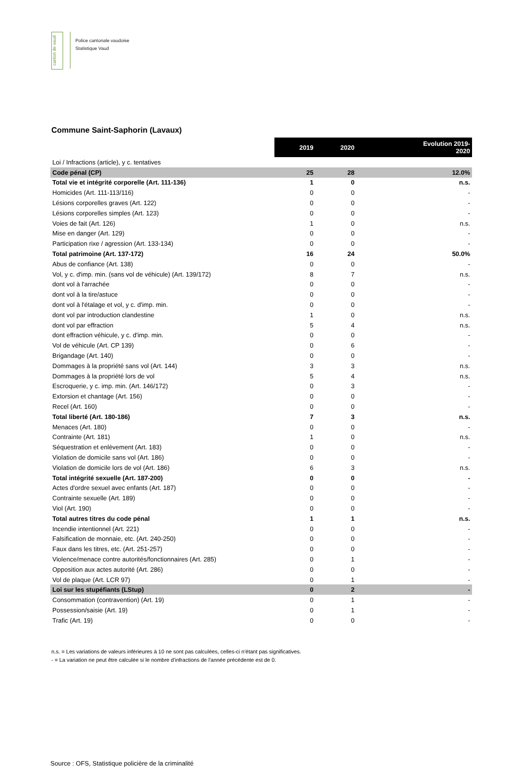canton de vaud
Police cantonale vaudoise
Statistique Vaud
Commune Saint-Saphorin (Lavaux)
| | 2019 | 2020 | Evolution 2019- 2020 |
| Loi / Infractions (article), y c. tentatives | | | |
| Code pénal (CP) | 25 | 28 | 12.0% |
| Total vie et intégrité corporelle (Art. 111-136) | 1 | 0 | n.s. |
| Homicides (Art. 111-113/116) | 0 | 0 | - |
| Lésions corporelles graves (Art. 122) | 0 | 0 | - |
| Lésions corporelles simples (Art. 123) | 0 | 0 | - |
| Voies de fait (Art. 126) | 1 | 0 | n.s. |
| Mise en danger (Art. 129) | 0 | 0 | - |
| Participation rixe / agression (Art. 133-134) | 0 | 0 | - |
| Total patrimoine (Art. 137-172) | 16 | 24 | 50.0% |
| Abus de confiance (Art. 138) | 0 | 0 | - |
| Vol, y c. d'imp. min. (sans vol de véhicule) (Art. 139/172) | 8 | 7 | n.s. |
| dont vol à l'arrachée | 0 | 0 | - |
| dont vol à la tire/astuce | 0 | 0 | - |
| dont vol à l'étalage et vol, y c. d'imp. min. | 0 | 0 | - |
| dont vol par introduction clandestine | 1 | 0 | n.s. |
| dont vol par effraction | 5 | 4 | n.s. |
| dont effraction véhicule, y c. d'imp. min. | 0 | 0 | - |
| Vol de véhicule (Art. CP 139) | 0 | 6 | - |
| Brigandage (Art. 140) | 0 | 0 | - |
| Dommages à la propriété sans vol (Art. 144) | 3 | 3 | n.s. |
| Dommages à la propriété lors de vol | 5 | 4 | n.s. |
| Escroquerie, y c. imp. min. (Art. 146/172) | 0 | 3 | - |
| Extorsion et chantage (Art. 156) | 0 | 0 | - |
| Recel (Art. 160) | 0 | 0 | - |
| Total liberté (Art. 180-186) | 7 | 3 | n.s. |
| Menaces (Art. 180) | 0 | 0 | - |
| Contrainte (Art. 181) | 1 | 0 | n.s. |
| Séquestration et enlèvement (Art. 183) | 0 | 0 | - |
| Violation de domicile sans vol (Art. 186) | 0 | 0 | - |
| Violation de domicile lors de vol (Art. 186) | 6 | 3 | n.s. |
| Total intégrité sexuelle (Art. 187-200) | 0 | 0 | - |
| Actes d'ordre sexuel avec enfants (Art. 187) | 0 | 0 | - |
| Contrainte sexuelle (Art. 189) | 0 | 0 | - |
| Viol (Art. 190) | 0 | 0 | - |
| Total autres titres du code pénal | 1 | 1 | n.s. |
| Incendie intentionnel (Art. 221) | 0 | 0 | - |
| Falsification de monnaie, etc. (Art. 240-250) | 0 | 0 | - |
| Faux dans les titres, etc. (Art. 251-257) | 0 | 0 | - |
| Violence/menace contre autorités/fonctionnaires (Art. 285) | 0 | 1 | - |
| Opposition aux actes autorité (Art. 286) | 0 | 0 | - |
| Vol de plaque (Art. LCR 97) | 0 | 1 | - |
| Loi sur les stupéfiants (LStup) | 0 | 2 | - |
| Consommation (contravention) (Art. 19) | 0 | 1 | - |
| Possession/saisie (Art. 19) | 0 | 1 | - |
| Trafic (Art. 19) | 0 | 0 | - |
n.s. = Les variations de valeurs inférieures à 10 ne sont pas calculées, celles-ci n'étant pas significatives.
- = La variation ne peut être calculée si le nombre d'infractions de l'année précédente est de 0.
Source : OFS, Statistique policière de la criminalité